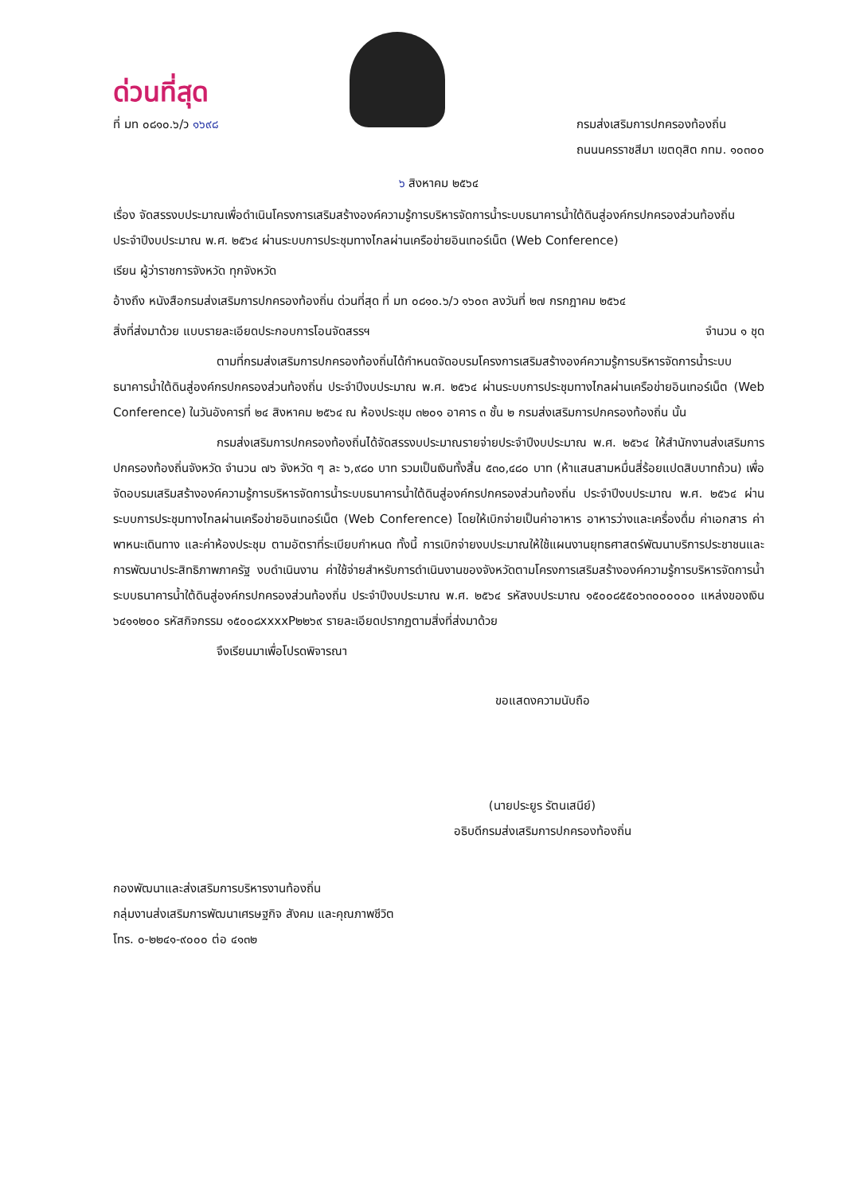ด่วนที่สุด
ที่ มท ๐๘๑๐.๖/ว ๑๖๙๘ กรมส่งเสริมการปกครองท้องถิ่น
ถนนนครราชสีมา เขตดุสิต กทม. ๑๐๓๐๐
๖ สิงหาคม ๒๕๖๔
เรื่อง จัดสรรงบประมาณเพื่อดำเนินโครงการเสริมสร้างองค์ความรู้การบริหารจัดการน้ำระบบธนาคารน้ำใต้ดินสู่องค์กรปกครองส่วนท้องถิ่น ประจำปีงบประมาณ พ.ศ. ๒๕๖๔ ผ่านระบบการประชุมทางไกลผ่านเครือข่ายอินเทอร์เน็ต (Web Conference)
เรียน ผู้ว่าราชการจังหวัด ทุกจังหวัด
อ้างถึง หนังสือกรมส่งเสริมการปกครองท้องถิ่น ด่วนที่สุด ที่ มท ๐๘๑๐.๖/ว ๑๖๐๓ ลงวันที่ ๒๗ กรกฎาคม ๒๕๖๔
สิ่งที่ส่งมาด้วย แบบรายละเอียดประกอบการโอนจัดสรรฯ จำนวน ๑ ชุด
ตามที่กรมส่งเสริมการปกครองท้องถิ่นได้กำหนดจัดอบรมโครงการเสริมสร้างองค์ความรู้การบริหารจัดการน้ำระบบธนาคารน้ำใต้ดินสู่องค์กรปกครองส่วนท้องถิ่น ประจำปีงบประมาณ พ.ศ. ๒๕๖๔ ผ่านระบบการประชุมทางไกลผ่านเครือข่ายอินเทอร์เน็ต (Web Conference) ในวันอังคารที่ ๒๔ สิงหาคม ๒๕๖๔ ณ ห้องประชุม ๓๒๐๑ อาคาร ๓ ชั้น ๒ กรมส่งเสริมการปกครองท้องถิ่น นั้น
กรมส่งเสริมการปกครองท้องถิ่นได้จัดสรรงบประมาณรายจ่ายประจำปีงบประมาณ พ.ศ. ๒๕๖๔ ให้สำนักงานส่งเสริมการปกครองท้องถิ่นจังหวัด จำนวน ๗๖ จังหวัด ๆ ละ ๖,๙๘๐ บาท รวมเป็นเงินทั้งสิ้น ๕๓๐,๔๘๐ บาท (ห้าแสนสามหมื่นสี่ร้อยแปดสิบบาทถ้วน) เพื่อจัดอบรมเสริมสร้างองค์ความรู้การบริหารจัดการน้ำระบบธนาคารน้ำใต้ดินสู่องค์กรปกครองส่วนท้องถิ่น ประจำปีงบประมาณ พ.ศ. ๒๕๖๔ ผ่านระบบการประชุมทางไกลผ่านเครือข่ายอินเทอร์เน็ต (Web Conference) โดยให้เบิกจ่ายเป็นค่าอาหาร อาหารว่างและเครื่องดื่ม ค่าเอกสาร ค่าพาหนะเดินทาง และค่าห้องประชุม ตามอัตราที่ระเบียบกำหนด ทั้งนี้ การเบิกจ่ายงบประมาณให้ใช้แผนงานยุทธศาสตร์พัฒนาบริการประชาชนและการพัฒนาประสิทธิภาพภาครัฐ งบดำเนินงาน ค่าใช้จ่ายสำหรับการดำเนินงานของจังหวัดตามโครงการเสริมสร้างองค์ความรู้การบริหารจัดการน้ำระบบธนาคารน้ำใต้ดินสู่องค์กรปกครองส่วนท้องถิ่น ประจำปีงบประมาณ พ.ศ. ๒๕๖๔ รหัสงบประมาณ ๑๕๐๐๘๕๕๐๖๓๐๐๐๐๐๐ แหล่งของเงิน ๖๔๑๑๒๐๐ รหัสกิจกรรม ๑๕๐๐๘xxxxP๒๒๖๙ รายละเอียดปรากฏตามสิ่งที่ส่งมาด้วย
จึงเรียนมาเพื่อโปรดพิจารณา
ขอแสดงความนับถือ
(นายประยูร รัตนเสนีย์)
อธิบดีกรมส่งเสริมการปกครองท้องถิ่น
กองพัฒนาและส่งเสริมการบริหารงานท้องถิ่น
กลุ่มงานส่งเสริมการพัฒนาเศรษฐกิจ สังคม และคุณภาพชีวิต
โทร. ๐-๒๒๔๑-๙๐๐๐ ต่อ ๔๑๓๒